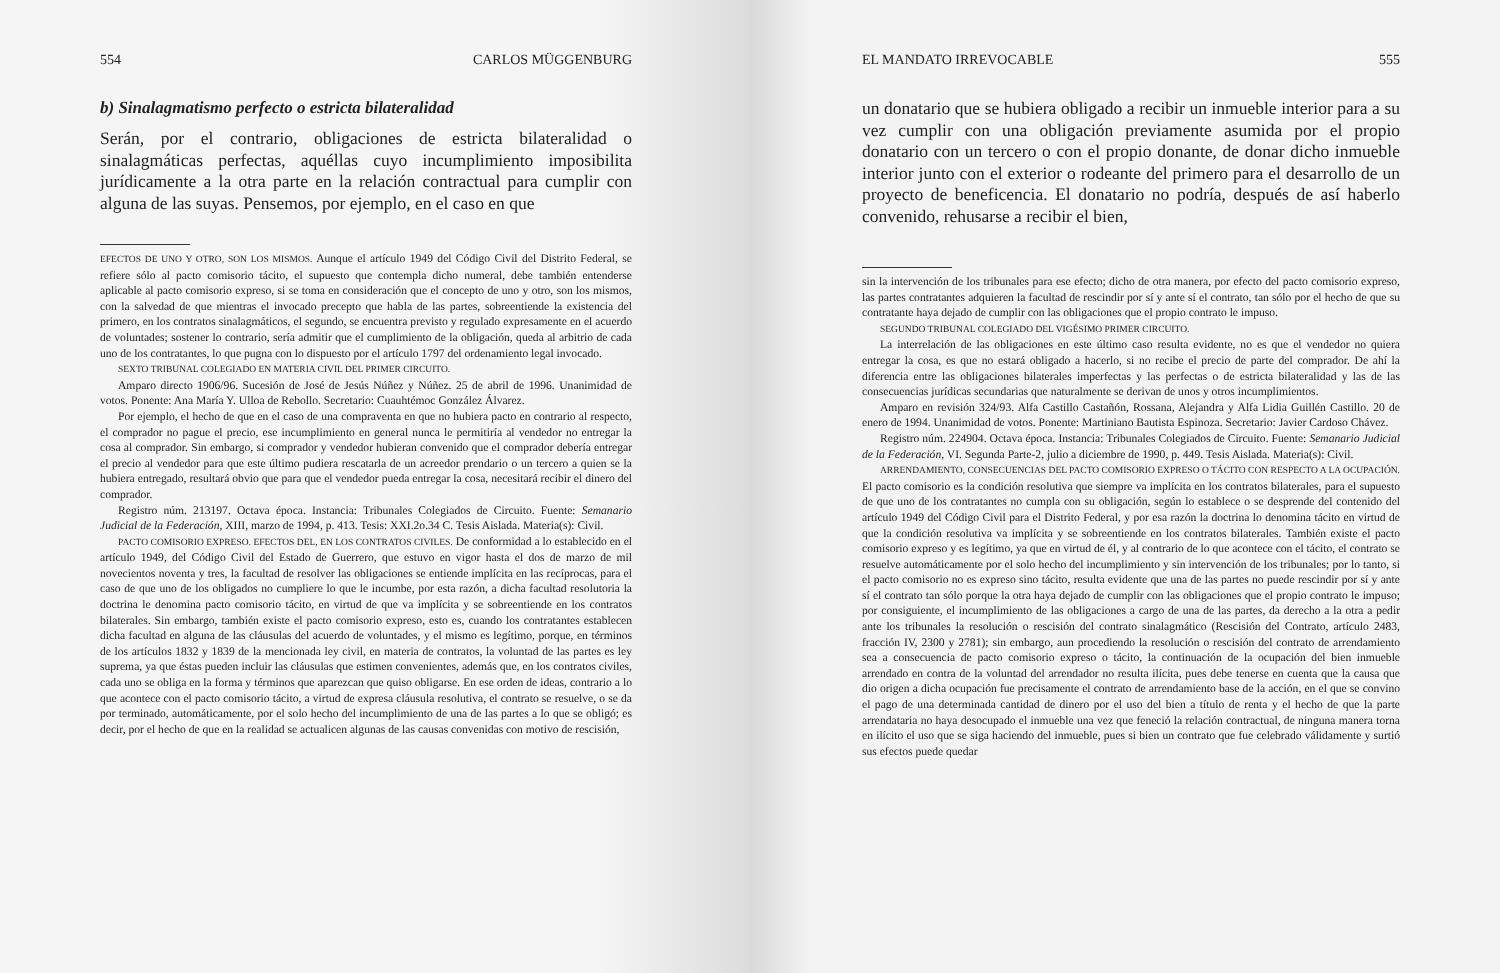554 CARLOS MÜGGENBURG
b) Sinalagmatismo perfecto o estricta bilateralidad
Serán, por el contrario, obligaciones de estricta bilateralidad o sinalagmáticas perfectas, aquéllas cuyo incumplimiento imposibilita jurídicamente a la otra parte en la relación contractual para cumplir con alguna de las suyas. Pensemos, por ejemplo, en el caso en que
EFECTOS DE UNO Y OTRO, SON LOS MISMOS. Aunque el artículo 1949 del Código Civil del Distrito Federal, se refiere sólo al pacto comisorio tácito, el supuesto que contempla dicho numeral, debe también entenderse aplicable al pacto comisorio expreso, si se toma en consideración que el concepto de uno y otro, son los mismos, con la salvedad de que mientras el invocado precepto que habla de las partes, sobreentiende la existencia del primero, en los contratos sinalagmáticos, el segundo, se encuentra previsto y regulado expresamente en el acuerdo de voluntades; sostener lo contrario, sería admitir que el cumplimiento de la obligación, queda al arbitrio de cada uno de los contratantes, lo que pugna con lo dispuesto por el artículo 1797 del ordenamiento legal invocado.
SEXTO TRIBUNAL COLEGIADO EN MATERIA CIVIL DEL PRIMER CIRCUITO.
Amparo directo 1906/96. Sucesión de José de Jesús Núñez y Núñez. 25 de abril de 1996. Unanimidad de votos. Ponente: Ana María Y. Ulloa de Rebollo. Secretario: Cuauhtémoc González Álvarez.
Por ejemplo, el hecho de que en el caso de una compraventa en que no hubiera pacto en contrario al respecto, el comprador no pague el precio, ese incumplimiento en general nunca le permitiría al vendedor no entregar la cosa al comprador. Sin embargo, si comprador y vendedor hubieran convenido que el comprador debería entregar el precio al vendedor para que este último pudiera rescatarla de un acreedor prendario o un tercero a quien se la hubiera entregado, resultará obvio que para que el vendedor pueda entregar la cosa, necesitará recibir el dinero del comprador.
Registro núm. 213197. Octava época. Instancia: Tribunales Colegiados de Circuito. Fuente: Semanario Judicial de la Federación, XIII, marzo de 1994, p. 413. Tesis: XXI.2o.34 C. Tesis Aislada. Materia(s): Civil.
PACTO COMISORIO EXPRESO. EFECTOS DEL, EN LOS CONTRATOS CIVILES. De conformidad a lo establecido en el artículo 1949, del Código Civil del Estado de Guerrero, que estuvo en vigor hasta el dos de marzo de mil novecientos noventa y tres, la facultad de resolver las obligaciones se entiende implícita en las recíprocas, para el caso de que uno de los obligados no cumpliere lo que le incumbe, por esta razón, a dicha facultad resolutoria la doctrina le denomina pacto comisorio tácito, en virtud de que va implícita y se sobreentiende en los contratos bilaterales. Sin embargo, también existe el pacto comisorio expreso, esto es, cuando los contratantes establecen dicha facultad en alguna de las cláusulas del acuerdo de voluntades, y el mismo es legítimo, porque, en términos de los artículos 1832 y 1839 de la mencionada ley civil, en materia de contratos, la voluntad de las partes es ley suprema, ya que éstas pueden incluir las cláusulas que estimen convenientes, además que, en los contratos civiles, cada uno se obliga en la forma y términos que aparezcan que quiso obligarse. En ese orden de ideas, contrario a lo que acontece con el pacto comisorio tácito, a virtud de expresa cláusula resolutiva, el contrato se resuelve, o se da por terminado, automáticamente, por el solo hecho del incumplimiento de una de las partes a lo que se obligó; es decir, por el hecho de que en la realidad se actualicen algunas de las causas convenidas con motivo de rescisión,
EL MANDATO IRREVOCABLE 555
un donatario que se hubiera obligado a recibir un inmueble interior para a su vez cumplir con una obligación previamente asumida por el propio donatario con un tercero o con el propio donante, de donar dicho inmueble interior junto con el exterior o rodeante del primero para el desarrollo de un proyecto de beneficencia. El donatario no podría, después de así haberlo convenido, rehusarse a recibir el bien,
sin la intervención de los tribunales para ese efecto; dicho de otra manera, por efecto del pacto comisorio expreso, las partes contratantes adquieren la facultad de rescindir por sí y ante sí el contrato, tan sólo por el hecho de que su contratante haya dejado de cumplir con las obligaciones que el propio contrato le impuso.
SEGUNDO TRIBUNAL COLEGIADO DEL VIGÉSIMO PRIMER CIRCUITO.
La interrelación de las obligaciones en este último caso resulta evidente, no es que el vendedor no quiera entregar la cosa, es que no estará obligado a hacerlo, si no recibe el precio de parte del comprador. De ahí la diferencia entre las obligaciones bilaterales imperfectas y las perfectas o de estricta bilateralidad y las de las consecuencias jurídicas secundarias que naturalmente se derivan de unos y otros incumplimientos.
Amparo en revisión 324/93. Alfa Castillo Castañón, Rossana, Alejandra y Alfa Lidia Guillén Castillo. 20 de enero de 1994. Unanimidad de votos. Ponente: Martiniano Bautista Espinoza. Secretario: Javier Cardoso Chávez.
Registro núm. 224904. Octava época. Instancia: Tribunales Colegiados de Circuito. Fuente: Semanario Judicial de la Federación, VI. Segunda Parte-2, julio a diciembre de 1990, p. 449. Tesis Aislada. Materia(s): Civil.
ARRENDAMIENTO, CONSECUENCIAS DEL PACTO COMISORIO EXPRESO O TÁCITO CON RESPECTO A LA OCUPACIÓN. El pacto comisorio es la condición resolutiva que siempre va implícita en los contratos bilaterales, para el supuesto de que uno de los contratantes no cumpla con su obligación, según lo establece o se desprende del contenido del artículo 1949 del Código Civil para el Distrito Federal, y por esa razón la doctrina lo denomina tácito en virtud de que la condición resolutiva va implícita y se sobreentiende en los contratos bilaterales. También existe el pacto comisorio expreso y es legítimo, ya que en virtud de él, y al contrario de lo que acontece con el tácito, el contrato se resuelve automáticamente por el solo hecho del incumplimiento y sin intervención de los tribunales; por lo tanto, si el pacto comisorio no es expreso sino tácito, resulta evidente que una de las partes no puede rescindir por sí y ante sí el contrato tan sólo porque la otra haya dejado de cumplir con las obligaciones que el propio contrato le impuso; por consiguiente, el incumplimiento de las obligaciones a cargo de una de las partes, da derecho a la otra a pedir ante los tribunales la resolución o rescisión del contrato sinalagmático (Rescisión del Contrato, artículo 2483, fracción IV, 2300 y 2781); sin embargo, aun procediendo la resolución o rescisión del contrato de arrendamiento sea a consecuencia de pacto comisorio expreso o tácito, la continuación de la ocupación del bien inmueble arrendado en contra de la voluntad del arrendador no resulta ilícita, pues debe tenerse en cuenta que la causa que dio origen a dicha ocupación fue precisamente el contrato de arrendamiento base de la acción, en el que se convino el pago de una determinada cantidad de dinero por el uso del bien a título de renta y el hecho de que la parte arrendataria no haya desocupado el inmueble una vez que feneció la relación contractual, de ninguna manera torna en ilícito el uso que se siga haciendo del inmueble, pues si bien un contrato que fue celebrado válidamente y surtió sus efectos puede quedar